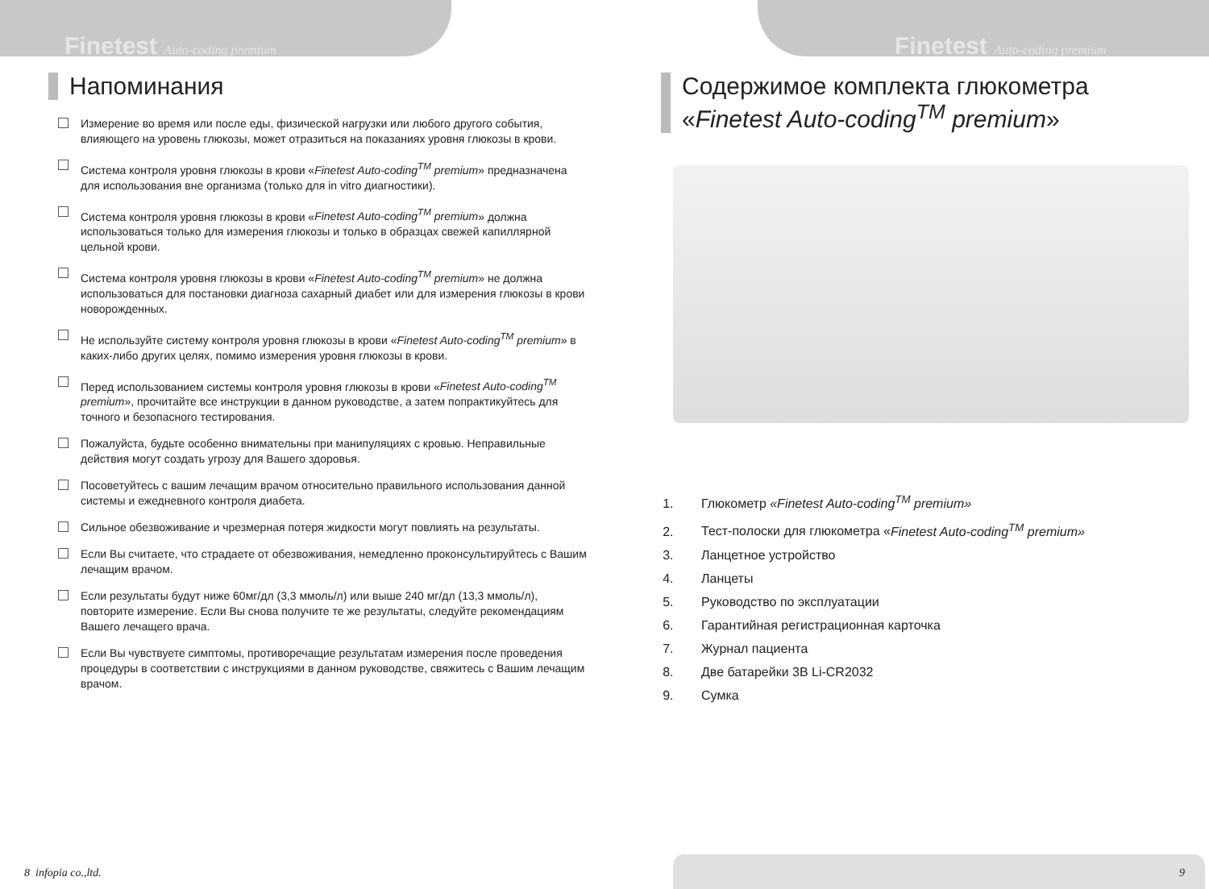Finetest Auto-coding premium Finetest Auto-coding premium
Напоминания
Измерение во время или после еды, физической нагрузки или любого другого события, влияющего на уровень глюкозы, может отразиться на показаниях уровня глюкозы в крови.
Система контроля уровня глюкозы в крови «Finetest Auto-coding<sup>TM</sup> premium» предназначена для использования вне организма (только для in vitro диагностики).
Система контроля уровня глюкозы в крови «Finetest Auto-coding<sup>TM</sup> premium» должна использоваться только для измерения глюкозы и только в образцах свежей капиллярной цельной крови.
Система контроля уровня глюкозы в крови «Finetest Auto-coding<sup>TM</sup> premium» не должна использоваться для постановки диагноза сахарный диабет или для измерения глюкозы в крови новорожденных.
Не используйте систему контроля уровня глюкозы в крови «Finetest Auto-coding<sup>TM</sup> premium» в каких-либо других целях, помимо измерения уровня глюкозы в крови.
Перед использованием системы контроля уровня глюкозы в крови «Finetest Auto-coding<sup>TM</sup> premium», прочитайте все инструкции в данном руководстве, а затем попрактикуйтесь для точного и безопасного тестирования.
Пожалуйста, будьте особенно внимательны при манипуляциях с кровью. Неправильные действия могут создать угрозу для Вашего здоровья.
Посоветуйтесь с вашим лечащим врачом относительно правильного использования данной системы и ежедневного контроля диабета.
Сильное обезвоживание и чрезмерная потеря жидкости могут повлиять на результаты.
Если Вы считаете, что страдаете от обезвоживания, немедленно проконсультируйтесь с Вашим лечащим врачом.
Если результаты будут ниже 60мг/дл (3,3 ммоль/л) или выше 240 мг/дл (13,3 ммоль/л), повторите измерение. Если Вы снова получите те же результаты, следуйте рекомендациям Вашего лечащего врача.
Если Вы чувствуете симптомы, противоречащие результатам измерения после проведения процедуры в соответствии с инструкциями в данном руководстве, свяжитесь с Вашим лечащим врачом.
Содержимое комплекта глюкометра
«Finetest Auto-coding<sup>TM</sup> premium»
1. Глюкометр «Finetest Auto-coding<sup>TM</sup> premium»
2. Тест-полоски для глюкометра «Finetest Auto-coding<sup>TM</sup> premium»
3. Ланцетное устройство
4. Ланцеты
5. Руководство по эксплуатации
6. Гарантийная регистрационная карточка
7. Журнал пациента
8. Две батарейки 3В Li-CR2032
9. Сумка
8 infopia co.,ltd. 9